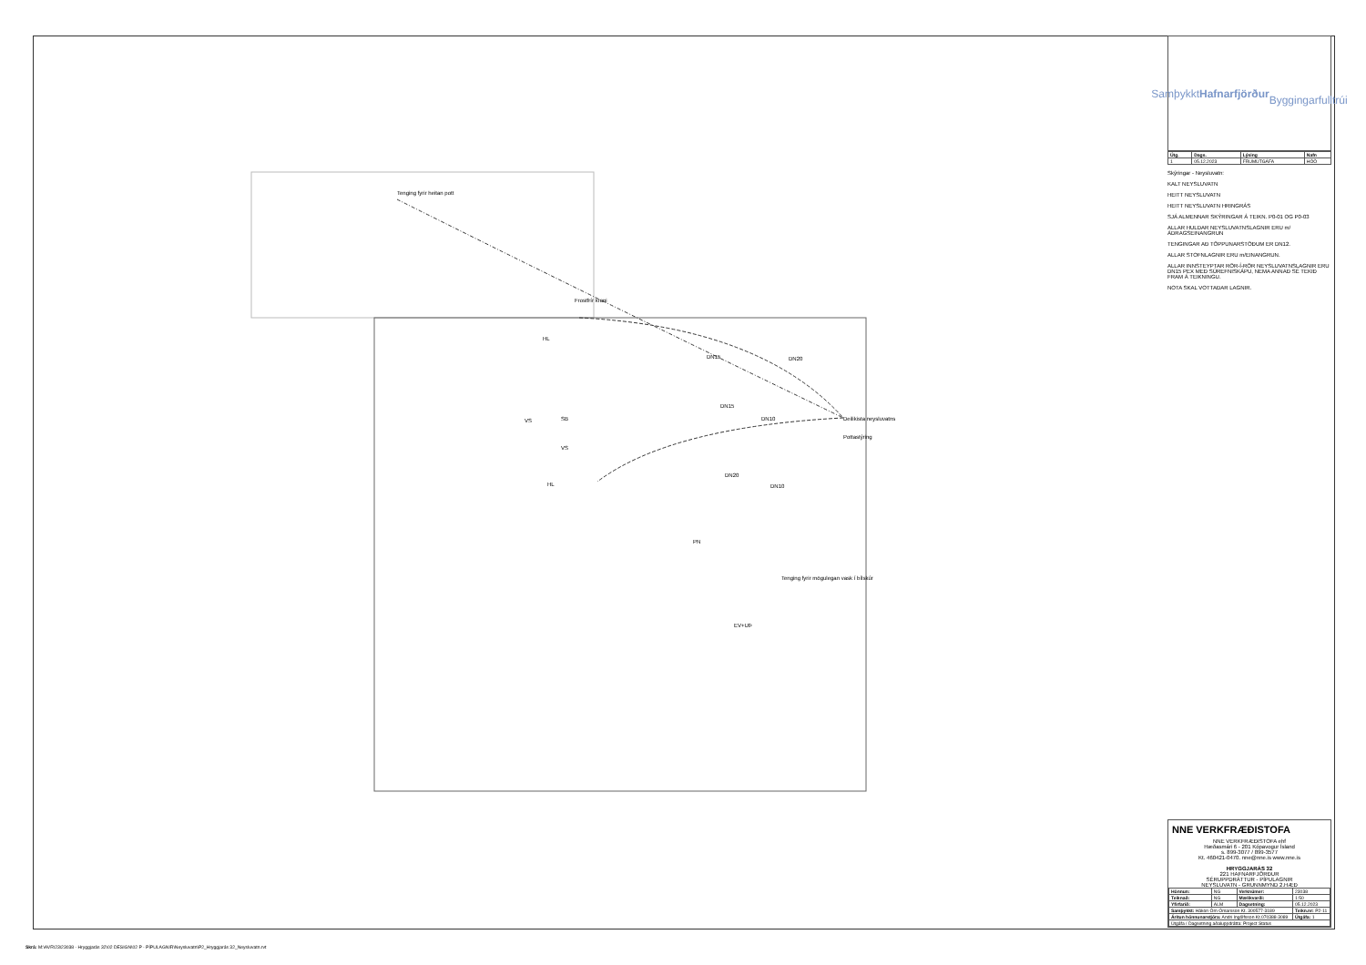Tenging fyrir heitan pott
Frostfrír krani
HL
DN15 DN20
DN15
DN10 Deilikista neysluvatns
Pottastýring
VS SB
VS
HL
DN20
DN10
PN
Tenging fyrir mögulegan vask í bílskúr
EV+UÞ
Samþykkt
Hafnarfjörður
Byggingarfulltrúi
| Útg. | Dags. | Lýsing | Nafn |
| --- | --- | --- | --- |
| 1 | 05.12.2023 | FRUMÚTGÁFA | HÖÖ |
Skýringar - Neysluvatn:
KALT NEYSLUVATN
HEITT NEYSLUVATN
HEITT NEYSLUVATN HRINGRÁS
SJÁ ALMENNAR SKÝRINGAR Á TEIKN. P0-01 OG P0-03
ALLAR HULDAR NEYSLUVATNSLAGNIR ERU m/ÁDRAGSEINANGRUN
TENGINGAR AÐ TÖPPUNARSTÖÐUM ER DN12.
ALLAR STOFNLAGNIR ERU m/EINANGRUN.
ALLAR INNSTEYPTAR RÖR-Í-RÖR NEYSLUVATNSLAGNIR ERU DN15 PEX MEÐ SÚREFNISKÁPU, NEMA ANNAÐ SÉ TEKIÐ FRAM Á TEIKNINGU.
NOTA SKAL VOTTAÐAR LAGNIR.
NNE VERKFRÆÐISTOFA
NNE VERKFRÆÐISTOFA ehf
Hæðasmári 6 - 201 Kópavogur Ísland
s. 899-3077 / 899-3577
Kt. 460421-0470. nne@nne.is www.nne.is
HRYGGJARÁS 32
221 HAFNARFJÖRÐUR
SÉRUPPDRÁTTUR - PÍPULAGNIR
NEYSLUVATN - GRUNNMYND 2.HÆÐ
| Hönnun: | NG | Verknúmer: | 23038 |
| Teiknað: | NG | Mælikvarði: | 1:50 |
| Yfirfarið: | ALM | Dagsetning: | 05.12.2023 |
| Samþykkt: Hákon Örn Ómarsson Kt. 300577-3189 | | | Teikn.nr: P2-11 |
| Áritun hönnunarstjóra: Andri Ingólfsson Kt.070388-3089 | | | Útgáfa: 1 |
| Útgáfa / Dagsetning aðaluppdrátta: Project Status | | | |
Skrá: M:\AVR\23\23038 - Hryggjarás 32\02 DESIGN\02 P - PÍPULAGNIR\Neysluvatn\P2_Hryggjarás 32_Neysluvatn.rvt